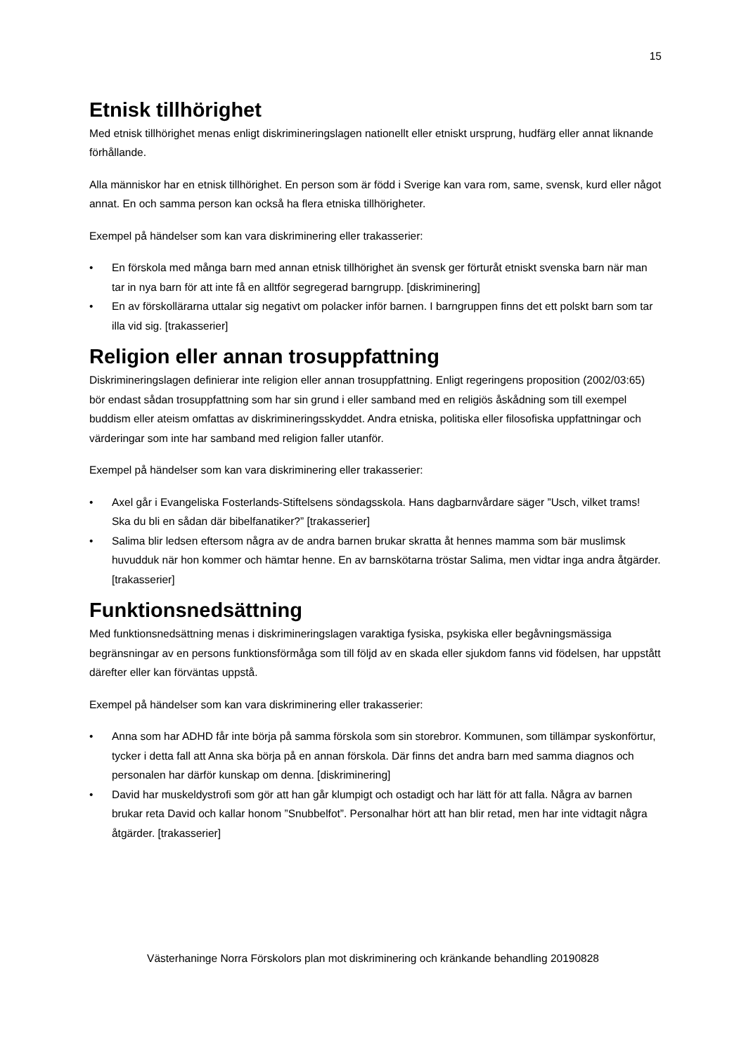15
Etnisk tillhörighet
Med etnisk tillhörighet menas enligt diskrimineringslagen nationellt eller etniskt ursprung, hudfärg eller annat liknande förhållande.
Alla människor har en etnisk tillhörighet. En person som är född i Sverige kan vara rom, same, svensk, kurd eller något annat. En och samma person kan också ha flera etniska tillhörigheter.
Exempel på händelser som kan vara diskriminering eller trakasserier:
• En förskola med många barn med annan etnisk tillhörighet än svensk ger förturåt etniskt svenska barn när man tar in nya barn för att inte få en alltför segregerad barngrupp. [diskriminering]
• En av förskollärarna uttalar sig negativt om polacker inför barnen. I barngruppen finns det ett polskt barn som tar illa vid sig. [trakasserier]
Religion eller annan trosuppfattning
Diskrimineringslagen definierar inte religion eller annan trosuppfattning. Enligt regeringens proposition (2002/03:65) bör endast sådan trosuppfattning som har sin grund i eller samband med en religiös åskådning som till exempel buddism eller ateism omfattas av diskrimineringsskyddet. Andra etniska, politiska eller filosofiska uppfattningar och värderingar som inte har samband med religion faller utanför.
Exempel på händelser som kan vara diskriminering eller trakasserier:
• Axel går i Evangeliska Fosterlands-Stiftelsens söndagsskola. Hans dagbarnvårdare säger ”Usch, vilket trams! Ska du bli en sådan där bibelfanatiker?” [trakasserier]
• Salima blir ledsen eftersom några av de andra barnen brukar skratta åt hennes mamma som bär muslimsk huvudduk när hon kommer och hämtar henne. En av barnskötarna tröstar Salima, men vidtar inga andra åtgärder. [trakasserier]
Funktionsnedsättning
Med funktionsnedsättning menas i diskrimineringslagen varaktiga fysiska, psykiska eller begåvningsmässiga begränsningar av en persons funktionsförmåga som till följd av en skada eller sjukdom fanns vid födelsen, har uppstått därefter eller kan förväntas uppstå.
Exempel på händelser som kan vara diskriminering eller trakasserier:
• Anna som har ADHD får inte börja på samma förskola som sin storebror. Kommunen, som tillämpar syskonförtur, tycker i detta fall att Anna ska börja på en annan förskola. Där finns det andra barn med samma diagnos och personalen har därför kunskap om denna. [diskriminering]
• David har muskeldystrofi som gör att han går klumpigt och ostadigt och har lätt för att falla. Några av barnen brukar reta David och kallar honom ”Snubbelfot”. Personalhar hört att han blir retad, men har inte vidtagit några åtgärder. [trakasserier]
Västerhaninge Norra Förskolors plan mot diskriminering och kränkande behandling 20190828